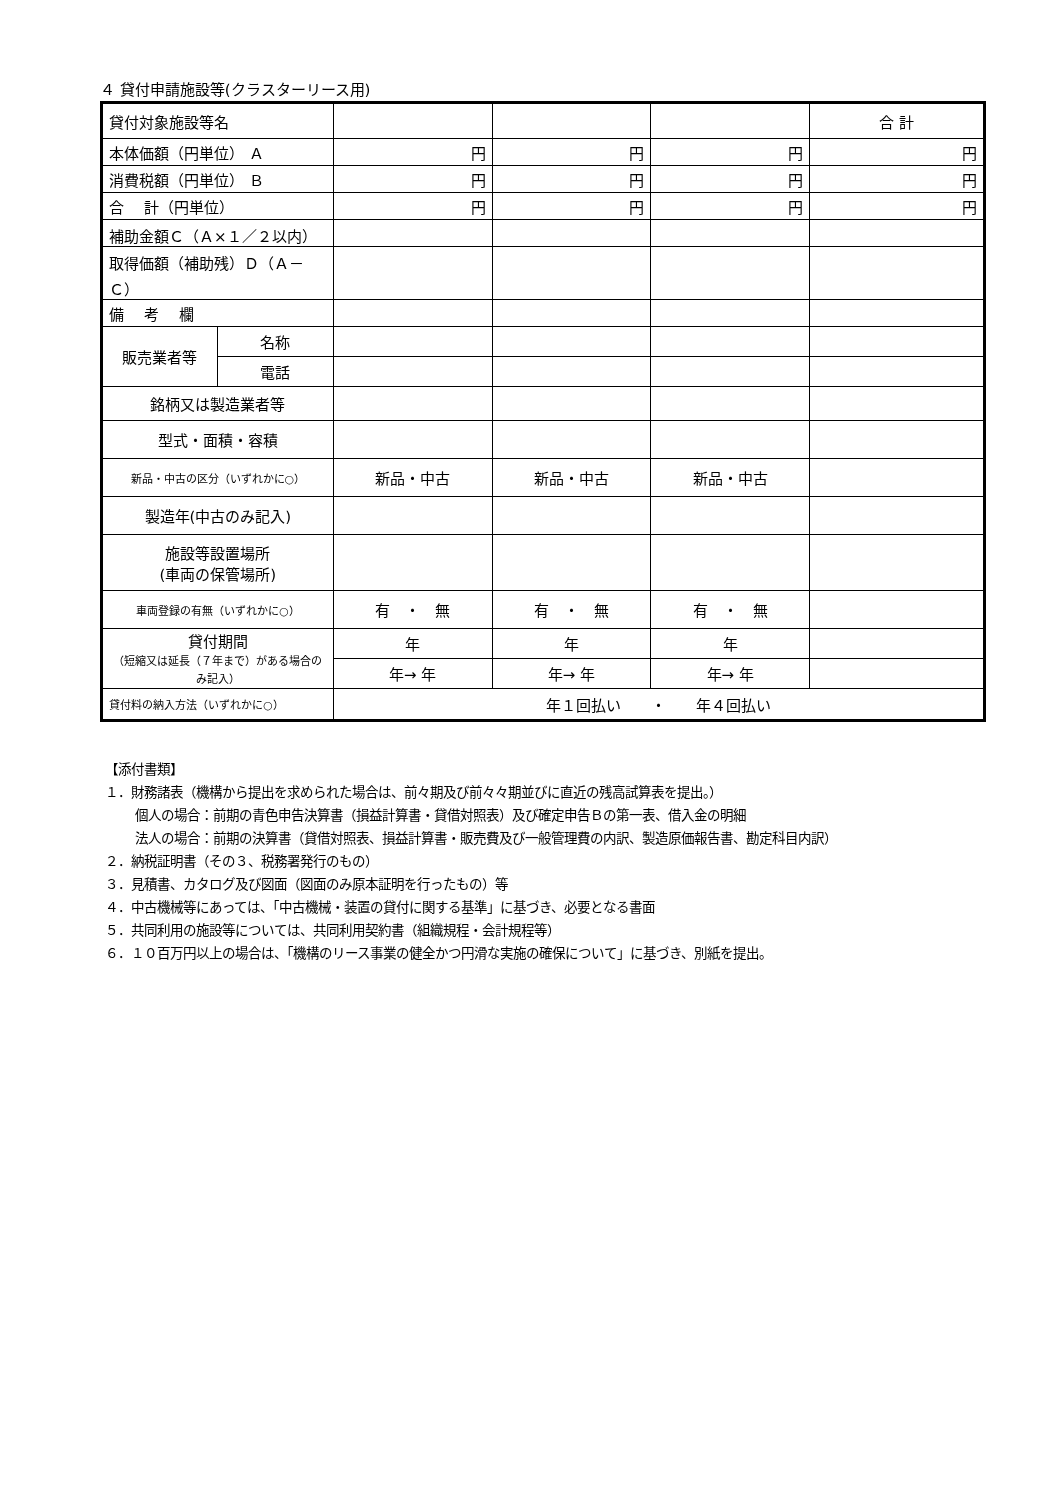４ 貸付申請施設等(クラスターリース用)
| 貸付対象施設等名 | | | | | 合 計 |
| 本体価額（円単位） Ａ | | 円 | 円 | 円 | 円 |
| 消費税額（円単位） Ｂ | | 円 | 円 | 円 | 円 |
| 合 計（円単位） | | 円 | 円 | 円 | 円 |
| 補助金額Ｃ（Ａ×１／２以内） | | | | | |
| 取得価額（補助残）Ｄ（Ａ－Ｃ） | | | | | |
| 備 考 欄 | | | | | |
| 販売業者等 | 名称 | | | | |
| | 電話 | | | | |
| 銘柄又は製造業者等 | | | | | |
| 型式・面積・容積 | | | | | |
| 新品・中古の区分（いずれかに○） | | 新品・中古 | 新品・中古 | 新品・中古 | |
| 製造年(中古のみ記入) | | | | | |
| 施設等設置場所 (車両の保管場所) | | | | | |
| 車両登録の有無（いずれかに○） | | 有 ・ 無 | 有 ・ 無 | 有 ・ 無 | |
| 貸付期間 （短縮又は延長（７年まで）がある場合のみ記入） | | 年 | 年 | 年 | |
| | | 年→ 年 | 年→ 年 | 年→ 年 | |
| 貸付料の納入方法（いずれかに○） | | 年１回払い ・ 年４回払い | | | |
【添付書類】
１．財務諸表（機構から提出を求められた場合は、前々期及び前々々期並びに直近の残高試算表を提出。）
個人の場合：前期の青色申告決算書（損益計算書・貸借対照表）及び確定申告Ｂの第一表、借入金の明細
法人の場合：前期の決算書（貸借対照表、損益計算書・販売費及び一般管理費の内訳、製造原価報告書、勘定科目内訳）
２．納税証明書（その３、税務署発行のもの）
３．見積書、カタログ及び図面（図面のみ原本証明を行ったもの）等
４．中古機械等にあっては、「中古機械・装置の貸付に関する基準」に基づき、必要となる書面
５．共同利用の施設等については、共同利用契約書（組織規程・会計規程等）
６．１０百万円以上の場合は、「機構のリース事業の健全かつ円滑な実施の確保について」に基づき、別紙を提出。